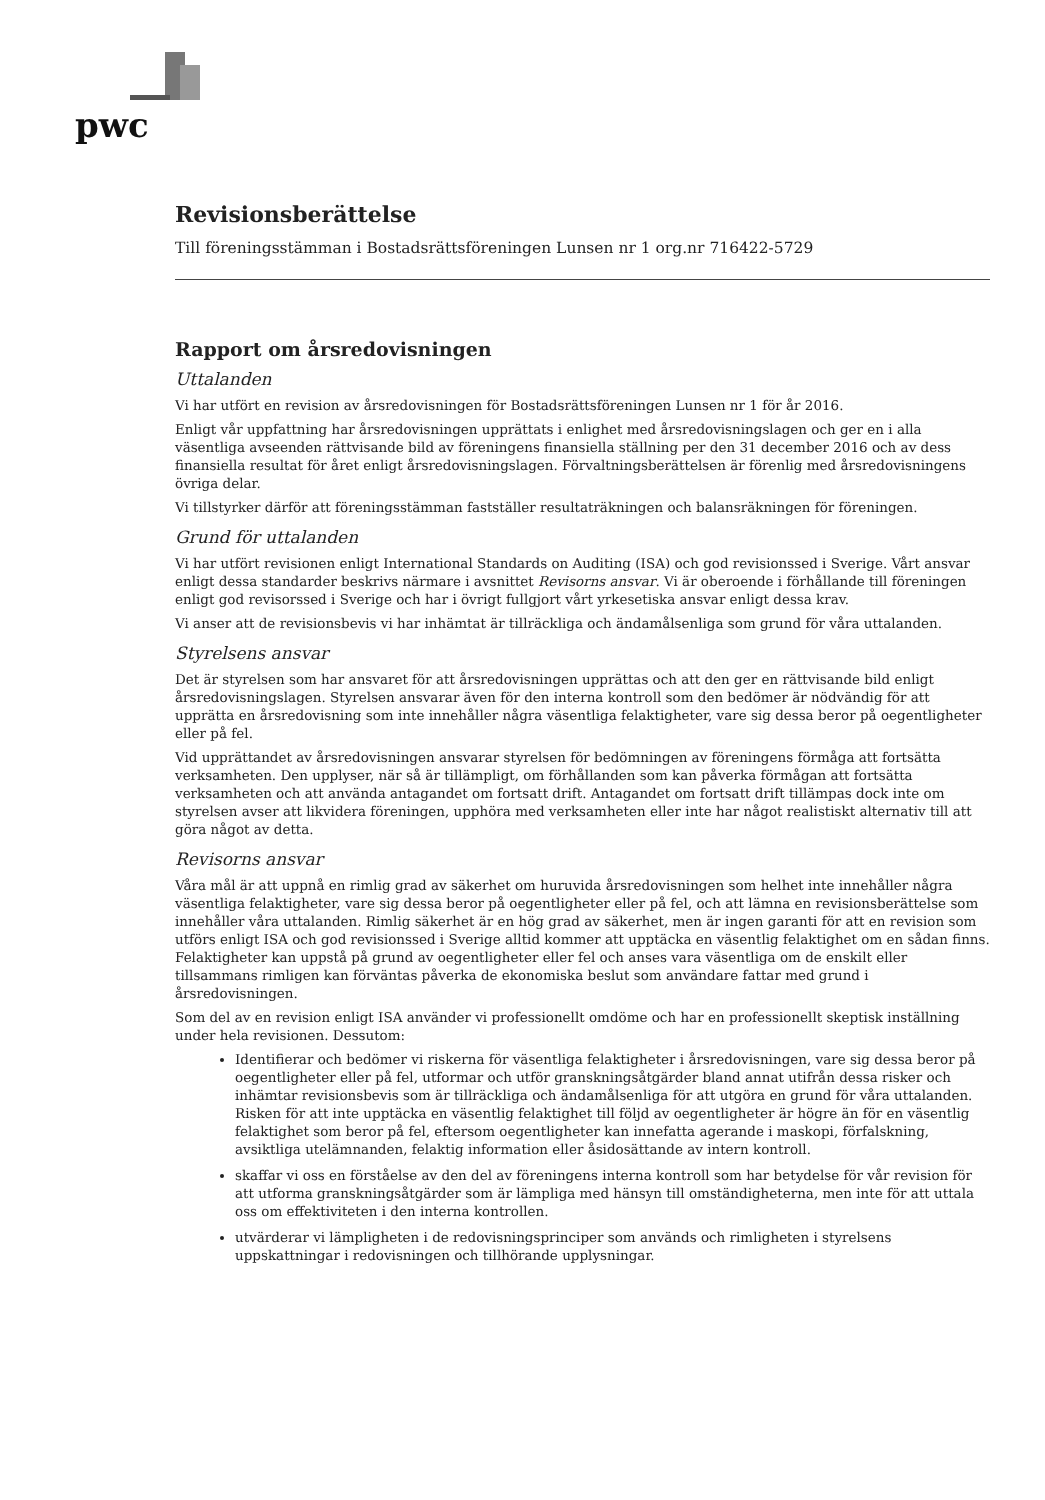pwc
Revisionsberättelse
Till föreningsstämman i Bostadsrättsföreningen Lunsen nr 1 org.nr 716422-5729
Rapport om årsredovisningen
Uttalanden
Vi har utfört en revision av årsredovisningen för Bostadsrättsföreningen Lunsen nr 1 för år 2016.
Enligt vår uppfattning har årsredovisningen upprättats i enlighet med årsredovisningslagen och ger en i alla väsentliga avseenden rättvisande bild av föreningens finansiella ställning per den 31 december 2016 och av dess finansiella resultat för året enligt årsredovisningslagen. Förvaltningsberättelsen är förenlig med årsredovisningens övriga delar.
Vi tillstyrker därför att föreningsstämman fastställer resultaträkningen och balansräkningen för föreningen.
Grund för uttalanden
Vi har utfört revisionen enligt International Standards on Auditing (ISA) och god revisionssed i Sverige. Vårt ansvar enligt dessa standarder beskrivs närmare i avsnittet Revisorns ansvar. Vi är oberoende i förhållande till föreningen enligt god revisorssed i Sverige och har i övrigt fullgjort vårt yrkesetiska ansvar enligt dessa krav.
Vi anser att de revisionsbevis vi har inhämtat är tillräckliga och ändamålsenliga som grund för våra uttalanden.
Styrelsens ansvar
Det är styrelsen som har ansvaret för att årsredovisningen upprättas och att den ger en rättvisande bild enligt årsredovisningslagen. Styrelsen ansvarar även för den interna kontroll som den bedömer är nödvändig för att upprätta en årsredovisning som inte innehåller några väsentliga felaktigheter, vare sig dessa beror på oegentligheter eller på fel.
Vid upprättandet av årsredovisningen ansvarar styrelsen för bedömningen av föreningens förmåga att fortsätta verksamheten. Den upplyser, när så är tillämpligt, om förhållanden som kan påverka förmågan att fortsätta verksamheten och att använda antagandet om fortsatt drift. Antagandet om fortsatt drift tillämpas dock inte om styrelsen avser att likvidera föreningen, upphöra med verksamheten eller inte har något realistiskt alternativ till att göra något av detta.
Revisorns ansvar
Våra mål är att uppnå en rimlig grad av säkerhet om huruvida årsredovisningen som helhet inte innehåller några väsentliga felaktigheter, vare sig dessa beror på oegentligheter eller på fel, och att lämna en revisionsberättelse som innehåller våra uttalanden. Rimlig säkerhet är en hög grad av säkerhet, men är ingen garanti för att en revision som utförs enligt ISA och god revisionssed i Sverige alltid kommer att upptäcka en väsentlig felaktighet om en sådan finns. Felaktigheter kan uppstå på grund av oegentligheter eller fel och anses vara väsentliga om de enskilt eller tillsammans rimligen kan förväntas påverka de ekonomiska beslut som användare fattar med grund i årsredovisningen.
Som del av en revision enligt ISA använder vi professionellt omdöme och har en professionellt skeptisk inställning under hela revisionen. Dessutom:
Identifierar och bedömer vi riskerna för väsentliga felaktigheter i årsredovisningen, vare sig dessa beror på oegentligheter eller på fel, utformar och utför granskningsåtgärder bland annat utifrån dessa risker och inhämtar revisionsbevis som är tillräckliga och ändamålsenliga för att utgöra en grund för våra uttalanden. Risken för att inte upptäcka en väsentlig felaktighet till följd av oegentligheter är högre än för en väsentlig felaktighet som beror på fel, eftersom oegentligheter kan innefatta agerande i maskopi, förfalskning, avsiktliga utelämnanden, felaktig information eller åsidosättande av intern kontroll.
skaffar vi oss en förståelse av den del av föreningens interna kontroll som har betydelse för vår revision för att utforma granskningsåtgärder som är lämpliga med hänsyn till omständigheterna, men inte för att uttala oss om effektiviteten i den interna kontrollen.
utvärderar vi lämpligheten i de redovisningsprinciper som används och rimligheten i styrelsens uppskattningar i redovisningen och tillhörande upplysningar.